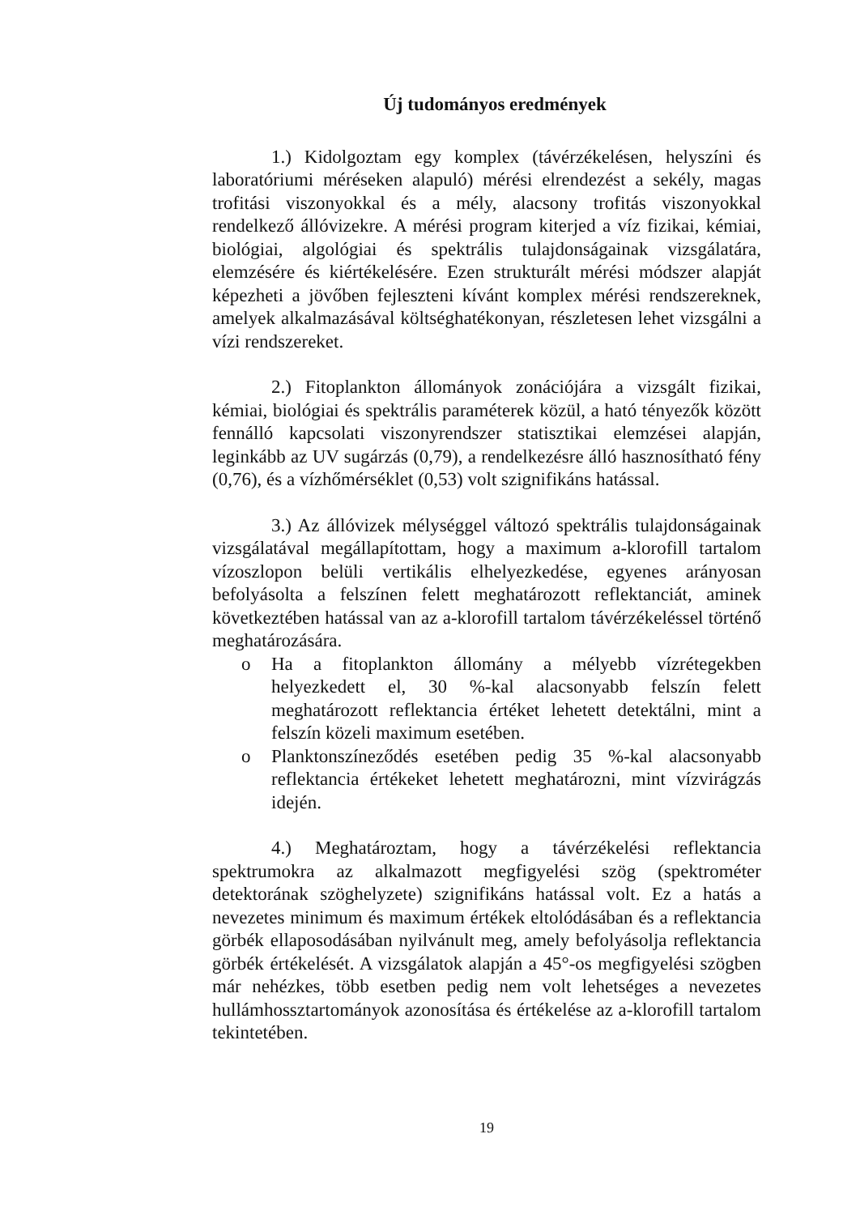Új tudományos eredmények
1.) Kidolgoztam egy komplex (távérzékelésen, helyszíni és laboratóriumi méréseken alapuló) mérési elrendezést a sekély, magas trofitási viszonyokkal és a mély, alacsony trofitás viszonyokkal rendelkező állóvizekre. A mérési program kiterjed a víz fizikai, kémiai, biológiai, algológiai és spektrális tulajdonságainak vizsgálatára, elemzésére és kiértékelésére. Ezen strukturált mérési módszer alapját képezheti a jövőben fejleszteni kívánt komplex mérési rendszereknek, amelyek alkalmazásával költséghatékonyan, részletesen lehet vizsgálni a vízi rendszereket.
2.) Fitoplankton állományok zonációjára a vizsgált fizikai, kémiai, biológiai és spektrális paraméterek közül, a ható tényezők között fennálló kapcsolati viszonyrendszer statisztikai elemzései alapján, leginkább az UV sugárzás (0,79), a rendelkezésre álló hasznosítható fény (0,76), és a vízhőmérséklet (0,53) volt szignifikáns hatással.
3.) Az állóvizek mélységgel változó spektrális tulajdonságainak vizsgálatával megállapítottam, hogy a maximum a-klorofill tartalom vízoszlopon belüli vertikális elhelyezkedése, egyenes arányosan befolyásolta a felszínen felett meghatározott reflektanciát, aminek következtében hatással van az a-klorofill tartalom távérzékeléssel történő meghatározására.
o Ha a fitoplankton állomány a mélyebb vízrétegekben helyezkedett el, 30 %-kal alacsonyabb felszín felett meghatározott reflektancia értéket lehetett detektálni, mint a felszín közeli maximum esetében.
o Planktonszíneződés esetében pedig 35 %-kal alacsonyabb reflektancia értékeket lehetett meghatározni, mint vízvirágzás idején.
4.) Meghatároztam, hogy a távérzékelési reflektancia spektrumokra az alkalmazott megfigyelési szög (spektrométer detektorának szöghelyzete) szignifikáns hatással volt. Ez a hatás a nevezetes minimum és maximum értékek eltolódásában és a reflektancia görbék ellaposodásában nyilvánult meg, amely befolyásolja reflektancia görbék értékelését. A vizsgálatok alapján a 45°-os megfigyelési szögben már nehézkes, több esetben pedig nem volt lehetséges a nevezetes hullámhossztartományok azonosítása és értékelése az a-klorofill tartalom tekintetében.
19